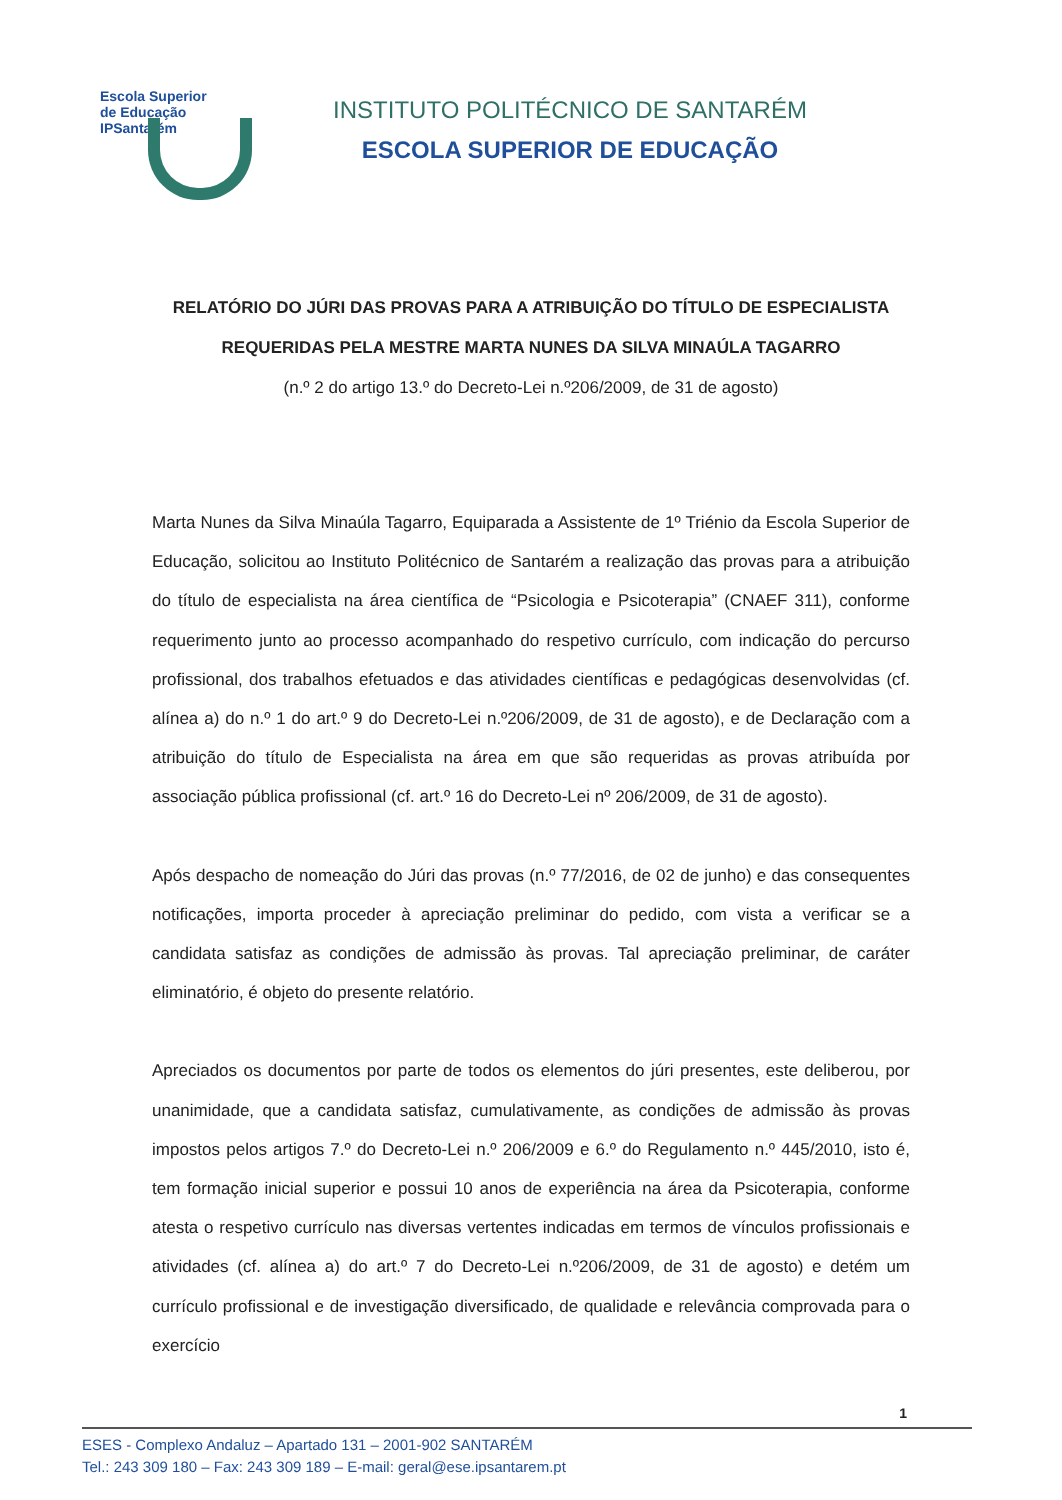Escola Superior
de Educação
IPSantarém
INSTITUTO POLITÉCNICO DE SANTARÉM
ESCOLA SUPERIOR DE EDUCAÇÃO
RELATÓRIO DO JÚRI DAS PROVAS PARA A ATRIBUIÇÃO DO TÍTULO DE ESPECIALISTA
REQUERIDAS PELA MESTRE MARTA NUNES DA SILVA MINAÚLA TAGARRO
(n.º 2 do artigo 13.º do Decreto-Lei n.º206/2009, de 31 de agosto)
Marta Nunes da Silva Minaúla Tagarro, Equiparada a Assistente de 1º Triénio da Escola Superior de Educação, solicitou ao Instituto Politécnico de Santarém a realização das provas para a atribuição do título de especialista na área científica de “Psicologia e Psicoterapia” (CNAEF 311), conforme requerimento junto ao processo acompanhado do respetivo currículo, com indicação do percurso profissional, dos trabalhos efetuados e das atividades científicas e pedagógicas desenvolvidas (cf. alínea a) do n.º 1 do art.º 9 do Decreto-Lei n.º206/2009, de 31 de agosto), e de Declaração com a atribuição do título de Especialista na área em que são requeridas as provas atribuída por associação pública profissional (cf. art.º 16 do Decreto-Lei nº 206/2009, de 31 de agosto).
Após despacho de nomeação do Júri das provas (n.º 77/2016, de 02 de junho) e das consequentes notificações, importa proceder à apreciação preliminar do pedido, com vista a verificar se a candidata satisfaz as condições de admissão às provas. Tal apreciação preliminar, de caráter eliminatório, é objeto do presente relatório.
Apreciados os documentos por parte de todos os elementos do júri presentes, este deliberou, por unanimidade, que a candidata satisfaz, cumulativamente, as condições de admissão às provas impostos pelos artigos 7.º do Decreto-Lei n.º 206/2009 e 6.º do Regulamento n.º 445/2010, isto é, tem formação inicial superior e possui 10 anos de experiência na área da Psicoterapia, conforme atesta o respetivo currículo nas diversas vertentes indicadas em termos de vínculos profissionais e atividades (cf. alínea a) do art.º 7 do Decreto-Lei n.º206/2009, de 31 de agosto) e detém um currículo profissional e de investigação diversificado, de qualidade e relevância comprovada para o exercício
1
ESES - Complexo Andaluz – Apartado 131 – 2001-902 SANTARÉM
Tel.: 243 309 180 – Fax: 243 309 189 – E-mail: geral@ese.ipsantarem.pt